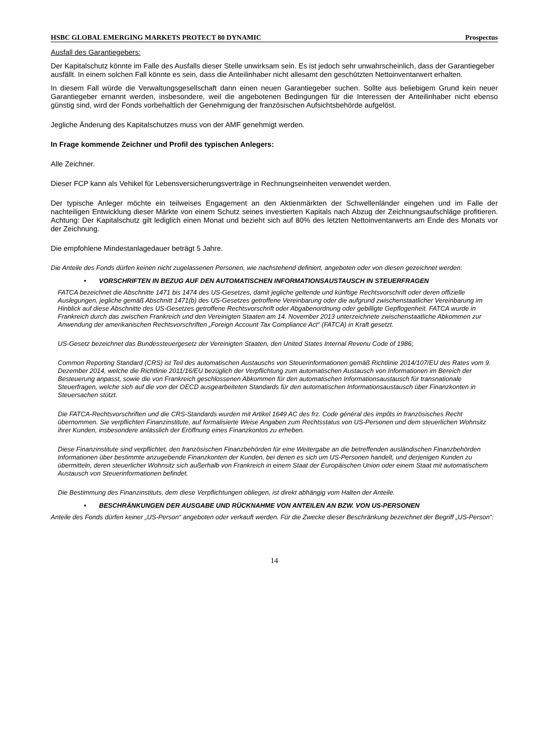HSBC GLOBAL EMERGING MARKETS PROTECT 80 DYNAMIC Prospectus
Ausfall des Garantiegebers:
Der Kapitalschutz könnte im Falle des Ausfalls dieser Stelle unwirksam sein. Es ist jedoch sehr unwahrscheinlich, dass der Garantiegeber ausfällt. In einem solchen Fall könnte es sein, dass die Anteilinhaber nicht allesamt den geschützten Nettoinventarwert erhalten.
In diesem Fall würde die Verwaltungsgesellschaft dann einen neuen Garantiegeber suchen. Sollte aus beliebigem Grund kein neuer Garantiegeber ernannt werden, insbesondere, weil die angebotenen Bedingungen für die Interessen der Anteilinhaber nicht ebenso günstig sind, wird der Fonds vorbehaltlich der Genehmigung der französischen Aufsichtsbehörde aufgelöst.
Jegliche Änderung des Kapitalschutzes muss von der AMF genehmigt werden.
In Frage kommende Zeichner und Profil des typischen Anlegers:
Alle Zeichner.
Dieser FCP kann als Vehikel für Lebensversicherungsverträge in Rechnungseinheiten verwendet werden.
Der typische Anleger möchte ein teilweises Engagement an den Aktienmärkten der Schwellenländer eingehen und im Falle der nachteiligen Entwicklung dieser Märkte von einem Schutz seines investierten Kapitals nach Abzug der Zeichnungsaufschläge profitieren. Achtung: Der Kapitalschutz gilt lediglich einen Monat und bezieht sich auf 80% des letzten Nettoinventarwerts am Ende des Monats vor der Zeichnung.
Die empfohlene Mindestanlagedauer beträgt 5 Jahre.
Die Anteile des Fonds dürfen keinen nicht zugelassenen Personen, wie nachstehend definiert, angeboten oder von diesen gezeichnet werden:
• VORSCHRIFTEN IN BEZUG AUF DEN AUTOMATISCHEN INFORMATIONSAUSTAUSCH IN STEUERFRAGEN
FATCA bezeichnet die Abschnitte 1471 bis 1474 des US-Gesetzes, damit jegliche geltende und künftige Rechtsvorschrift oder deren offizielle Auslegungen, jegliche gemäß Abschnitt 1471(b) des US-Gesetzes getroffene Vereinbarung oder die aufgrund zwischenstaatlicher Vereinbarung im Hinblick auf diese Abschnitte des US-Gesetzes getroffene Rechtsvorschrift oder Abgabenordnung oder gebilligte Gepflogenheit. FATCA wurde in Frankreich durch das zwischen Frankreich und den Vereinigten Staaten am 14. November 2013 unterzeichnete zwischenstaatliche Abkommen zur Anwendung der amerikanischen Rechtsvorschriften „Foreign Account Tax Compliance Act“ (FATCA) in Kraft gesetzt.
US-Gesetz bezeichnet das Bundessteuergesetz der Vereinigten Staaten, den United States Internal Revenu Code of 1986;
Common Reporting Standard (CRS) ist Teil des automatischen Austauschs von Steuerinformationen gemäß Richtlinie 2014/107/EU des Rates vom 9. Dezember 2014, welche die Richtlinie 2011/16/EU bezüglich der Verpflichtung zum automatischen Austausch von Informationen im Bereich der Besteuerung anpasst, sowie die von Frankreich geschlossenen Abkommen für den automatischen Informationsaustausch für transnationale Steuerfragen, welche sich auf die von der OECD ausgearbeiteten Standards für den automatischen Informationsaustausch über Finanzkonten in Steuersachen stützt.
Die FATCA-Rechtsvorschriften und die CRS-Standards wurden mit Artikel 1649 AC des frz. Code général des impôts in französisches Recht übernommen. Sie verpflichten Finanzinstitute, auf formalisierte Weise Angaben zum Rechtsstatus von US-Personen und dem steuerlichen Wohnsitz ihrer Kunden, insbesondere anlässlich der Eröffnung eines Finanzkontos zu erheben.
Diese Finanzinstitute sind verpflichtet, den französischen Finanzbehörden für eine Weitergabe an die betreffenden ausländischen Finanzbehörden Informationen über bestimmte anzugebende Finanzkonten der Kunden, bei denen es sich um US-Personen handelt, und derjenigen Kunden zu übermitteln, deren steuerlicher Wohnsitz sich außerhalb von Frankreich in einem Staat der Europäischen Union oder einem Staat mit automatischem Austausch von Steuerinformationen befindet.
Die Bestimmung des Finanzinstituts, dem diese Verpflichtungen obliegen, ist direkt abhängig vom Halten der Anteile.
• BESCHRÄNKUNGEN DER AUSGABE UND RÜCKNAHME VON ANTEILEN AN BZW. VON US-PERSONEN
Anteile des Fonds dürfen keiner „US-Person“ angeboten oder verkauft werden. Für die Zwecke dieser Beschränkung bezeichnet der Begriff „US-Person“:
14